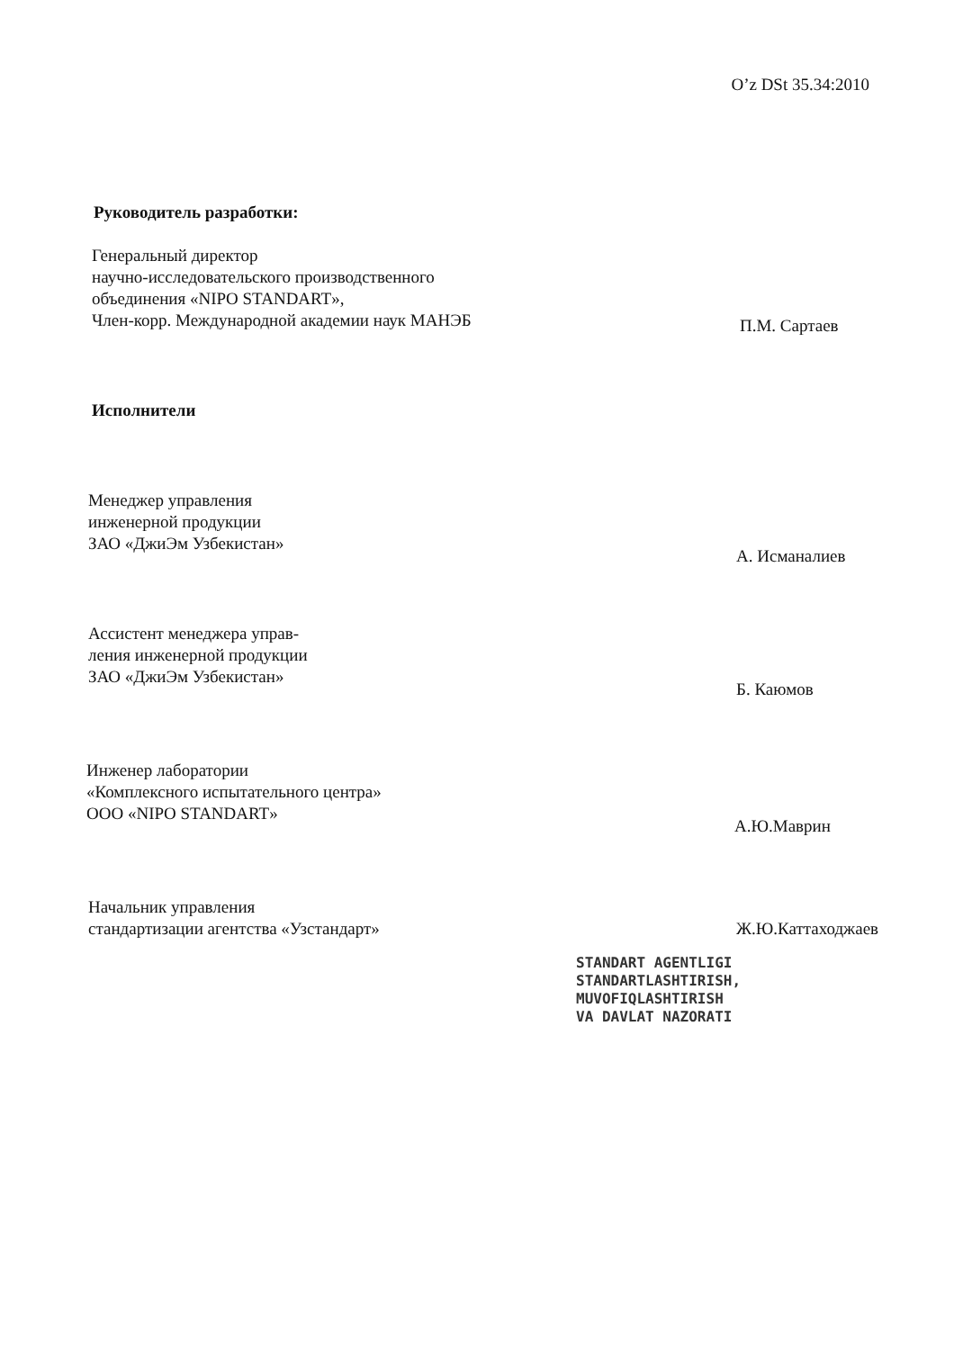O’z DSt 35.34:2010
Руководитель разработки:
Генеральный директор
научно-исследовательского производственного
объединения «NIPO STANDART»,
Член-корр. Международной академии наук МАНЭБ
П.М. Сартаев
Исполнители
Менеджер управления
инженерной продукции
ЗАО «ДжиЭм Узбекистан»
А. Исманалиев
Ассистент менеджера управ-
ления инженерной продукции
ЗАО «ДжиЭм Узбекистан»
Б. Каюмов
Инженер лаборатории
«Комплексного испытательного центра»
ООО «NIPO STANDART»
А.Ю.Маврин
Начальник управления
стандартизации агентства «Узстандарт»
Ж.Ю.Каттаходжаев
STANDART AGENTLIGI
STANDARTLASHTIRISH,
MUVOFIQLASHTIRISH
VA DAVLAT NAZORATI